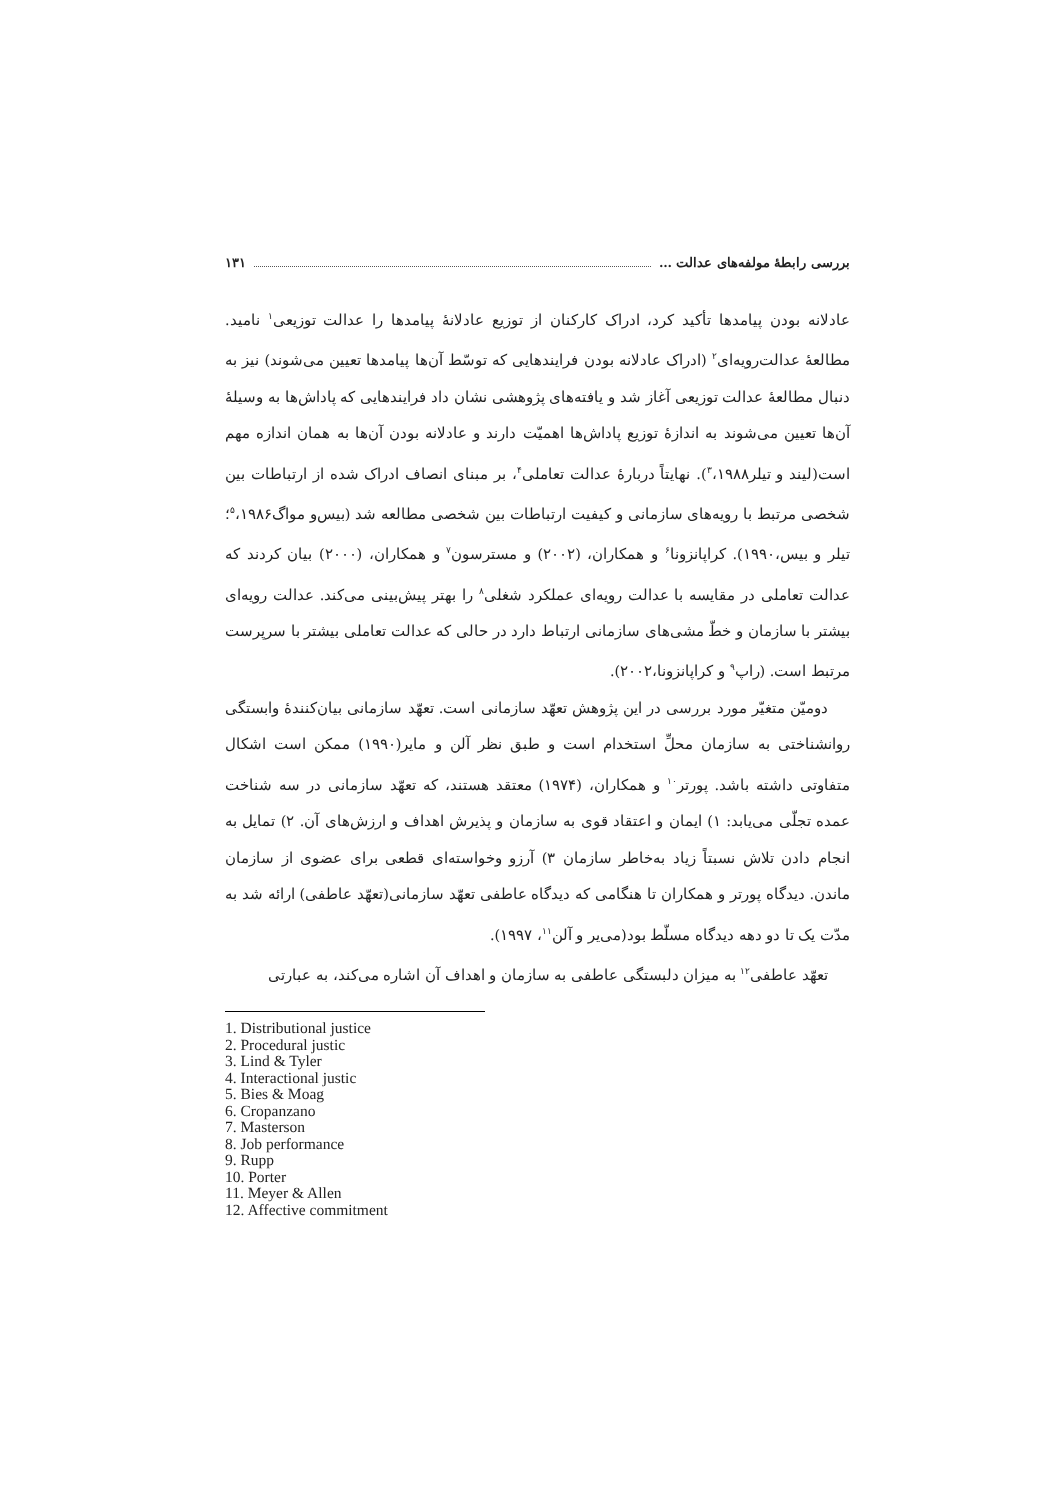بررسی رابطهٔ مولفه‌های عدالت … ۱۳۱
عادلانه بودن پیامدها تأکید کرد، ادراک کارکنان از توزیع عادلانهٔ پیامدها را عدالت توزیعی<sup>۱</sup> نامید. مطالعهٔ عدالت‌رویه‌ای<sup>۲</sup> (ادراک عادلانه بودن فرایندهایی که توسّط آن‌ها پیامدها تعیین می‌شوند) نیز به دنبال مطالعهٔ عدالت توزیعی آغاز شد و یافته‌های پژوهشی نشان داد فرایندهایی که پاداش‌ها به وسیلهٔ آن‌ها تعیین می‌شوند به اندازهٔ توزیع پاداش‌ها اهمیّت دارند و عادلانه بودن آن‌ها به همان اندازه مهم است(لیند و تیلر<sup>۳</sup>،۱۹۸۸). نهایتاً دربارهٔ عدالت تعاملی<sup>۴</sup>، بر مبنای انصاف ادراک شده از ارتباطات بین شخصی مرتبط با رویه‌های سازمانی و کیفیت ارتباطات بین شخصی مطالعه شد (بیس‌و مواگ<sup>۵</sup>،۱۹۸۶؛تیلر و بیس،۱۹۹۰). کراپانزونا<sup>۶</sup> و همکاران، (۲۰۰۲) و مسترسون<sup>۷</sup> و همکاران، (۲۰۰۰) بیان کردند که عدالت تعاملی در مقایسه با عدالت رویه‌ای عملکرد شغلی<sup>۸</sup> را بهتر پیش‌بینی می‌کند. عدالت رویه‌ای بیشتر با سازمان و خطّ مشی‌های سازمانی ارتباط دارد در حالی که عدالت تعاملی بیشتر با سرپرست مرتبط است. (راپ<sup>۹</sup> و کراپانزونا،۲۰۰۲).
دومیّن متغیّر مورد بررسی در این پژوهش تعهّد سازمانی است. تعهّد سازمانی بیان‌کنندهٔ وابستگی روانشناختی به سازمان محلِّ استخدام است و طبق نظر آلن و مایر(۱۹۹۰) ممکن است اشکال متفاوتی داشته باشد. پورتر<sup>۱۰</sup> و همکاران، (۱۹۷۴) معتقد هستند، که تعهّد سازمانی در سه شناخت عمده تجلّی می‌یابد: ۱) ایمان و اعتقاد قوی به سازمان و پذیرش اهداف و ارزش‌های آن. ۲) تمایل به انجام دادن تلاش نسبتاً زیاد به‌خاطر سازمان ۳) آرزو وخواسته‌ای قطعی برای عضوی از سازمان ماندن. دیدگاه پورتر و همکاران تا هنگامی که دیدگاه عاطفی تعهّد سازمانی(تعهّد عاطفی) ارائه شد به مدّت یک تا دو دهه دیدگاه مسلّط بود(می‌یر و آلن<sup>۱۱</sup>، ۱۹۹۷).
تعهّد عاطفی<sup>۱۲</sup> به میزان دلبستگی عاطفی به سازمان و اهداف آن اشاره می‌کند، به عبارتی
1. Distributional justice
2. Procedural justic
3. Lind & Tyler
4. Interactional justic
5. Bies & Moag
6. Cropanzano
7. Masterson
8. Job performance
9. Rupp
10. Porter
11. Meyer & Allen
12. Affective commitment